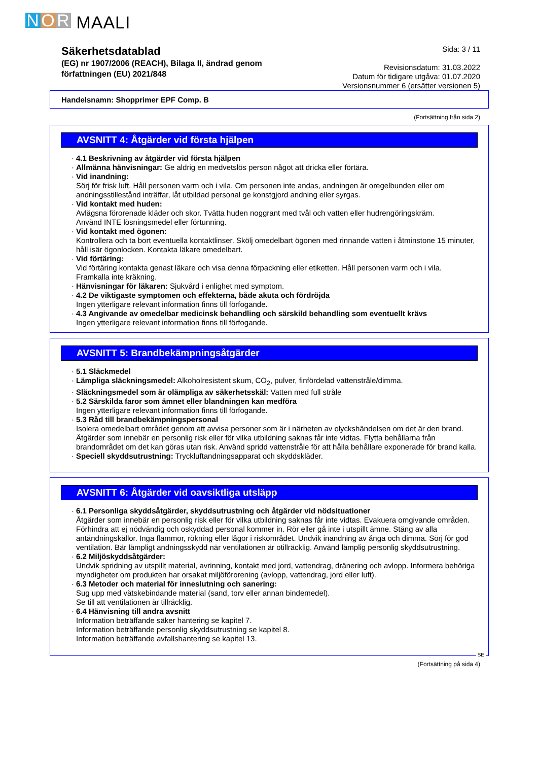N O R MAALI
Säkerhetsdatablad
(EG) nr 1907/2006 (REACH), Bilaga II, ändrad genom
författningen (EU) 2021/848
Sida: 3 / 11
Revisionsdatum: 31.03.2022
Datum för tidigare utgåva: 01.07.2020
Versionsnummer 6 (ersätter versionen 5)
Handelsnamn: Shopprimer EPF Comp. B
(Fortsättning från sida 2)
AVSNITT 4: Åtgärder vid första hjälpen
4.1 Beskrivning av åtgärder vid första hjälpen
Allmänna hänvisningar: Ge aldrig en medvetslös person något att dricka eller förtära.
Vid inandning:
Sörj för frisk luft. Håll personen varm och i vila. Om personen inte andas, andningen är oregelbunden eller om andningsstillestånd inträffar, låt utbildad personal ge konstgjord andning eller syrgas.
Vid kontakt med huden:
Avlägsna förorenade kläder och skor. Tvätta huden noggrant med tvål och vatten eller hudrengöringskräm.
Använd INTE lösningsmedel eller förtunning.
Vid kontakt med ögonen:
Kontrollera och ta bort eventuella kontaktlinser. Skölj omedelbart ögonen med rinnande vatten i åtminstone 15 minuter, håll isär ögonlocken. Kontakta läkare omedelbart.
Vid förtäring:
Vid förtäring kontakta genast läkare och visa denna förpackning eller etiketten. Håll personen varm och i vila.
Framkalla inte kräkning.
Hänvisningar för läkaren: Sjukvård i enlighet med symptom.
4.2 De viktigaste symptomen och effekterna, både akuta och fördröjda
Ingen ytterligare relevant information finns till förfogande.
4.3 Angivande av omedelbar medicinsk behandling och särskild behandling som eventuellt krävs
Ingen ytterligare relevant information finns till förfogande.
AVSNITT 5: Brandbekämpningsåtgärder
5.1 Släckmedel
Lämpliga släckningsmedel: Alkoholresistent skum, CO<sub>2</sub>, pulver, finfördelad vattenstråle/dimma.
Släckningsmedel som är olämpliga av säkerhetsskäl: Vatten med full stråle
5.2 Särskilda faror som ämnet eller blandningen kan medföra
Ingen ytterligare relevant information finns till förfogande.
5.3 Råd till brandbekämpningspersonal
Isolera omedelbart området genom att avvisa personer som är i närheten av olyckshändelsen om det är den brand. Åtgärder som innebär en personlig risk eller för vilka utbildning saknas får inte vidtas. Flytta behållarna från brandområdet om det kan göras utan risk. Använd spridd vattenstråle för att hålla behållare exponerade för brand kalla.
Speciell skyddsutrustning: Tryckluftandningsapparat och skyddskläder.
AVSNITT 6: Åtgärder vid oavsiktliga utsläpp
6.1 Personliga skyddsåtgärder, skyddsutrustning och åtgärder vid nödsituationer
Åtgärder som innebär en personlig risk eller för vilka utbildning saknas får inte vidtas. Evakuera omgivande områden. Förhindra att ej nödvändig och oskyddad personal kommer in. Rör eller gå inte i utspillt ämne. Stäng av alla antändningskällor. Inga flammor, rökning eller lågor i riskområdet. Undvik inandning av ånga och dimma. Sörj för god ventilation. Bär lämpligt andningsskydd när ventilationen är otillräcklig. Använd lämplig personlig skyddsutrustning.
6.2 Miljöskyddsåtgärder:
Undvik spridning av utspillt material, avrinning, kontakt med jord, vattendrag, dränering och avlopp. Informera behöriga myndigheter om produkten har orsakat miljöförorening (avlopp, vattendrag, jord eller luft).
6.3 Metoder och material för inneslutning och sanering:
Sug upp med vätskebindande material (sand, torv eller annan bindemedel).
Se till att ventilationen är tillräcklig.
6.4 Hänvisning till andra avsnitt
Information beträffande säker hantering se kapitel 7.
Information beträffande personlig skyddsutrustning se kapitel 8.
Information beträffande avfallshantering se kapitel 13.
SE
(Fortsättning på sida 4)